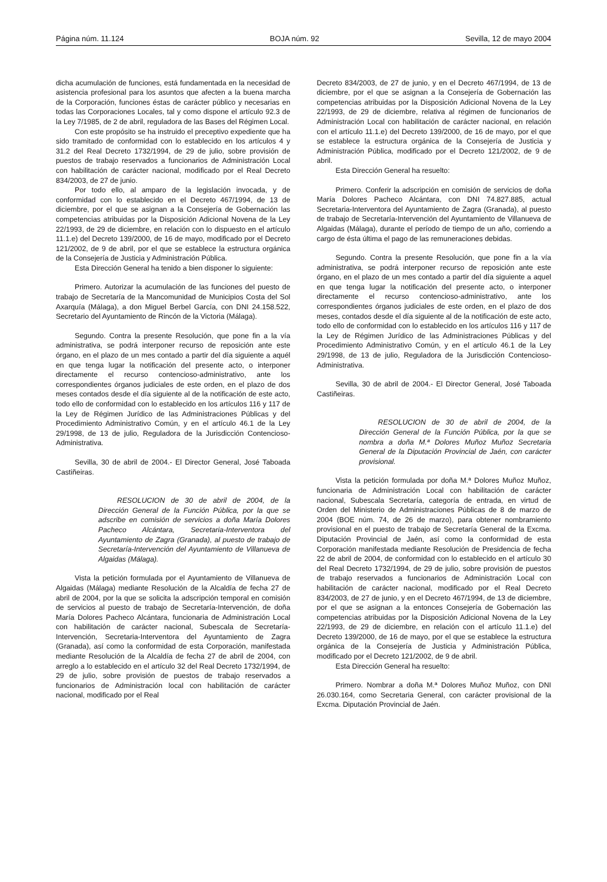Página núm. 11.124 BOJA núm. 92 Sevilla, 12 de mayo 2004
dicha acumulación de funciones, está fundamentada en la necesidad de asistencia profesional para los asuntos que afecten a la buena marcha de la Corporación, funciones éstas de carácter público y necesarias en todas las Corporaciones Locales, tal y como dispone el artículo 92.3 de la Ley 7/1985, de 2 de abril, reguladora de las Bases del Régimen Local.
Con este propósito se ha instruido el preceptivo expediente que ha sido tramitado de conformidad con lo establecido en los artículos 4 y 31.2 del Real Decreto 1732/1994, de 29 de julio, sobre provisión de puestos de trabajo reservados a funcionarios de Administración Local con habilitación de carácter nacional, modificado por el Real Decreto 834/2003, de 27 de junio.
Por todo ello, al amparo de la legislación invocada, y de conformidad con lo establecido en el Decreto 467/1994, de 13 de diciembre, por el que se asignan a la Consejería de Gobernación las competencias atribuidas por la Disposición Adicional Novena de la Ley 22/1993, de 29 de diciembre, en relación con lo dispuesto en el artículo 11.1.e) del Decreto 139/2000, de 16 de mayo, modificado por el Decreto 121/2002, de 9 de abril, por el que se establece la estructura orgánica de la Consejería de Justicia y Administración Pública.
Esta Dirección General ha tenido a bien disponer lo siguiente:
Primero. Autorizar la acumulación de las funciones del puesto de trabajo de Secretaría de la Mancomunidad de Municipios Costa del Sol Axarquía (Málaga), a don Miguel Berbel García, con DNI 24.158.522, Secretario del Ayuntamiento de Rincón de la Victoria (Málaga).
Segundo. Contra la presente Resolución, que pone fin a la vía administrativa, se podrá interponer recurso de reposición ante este órgano, en el plazo de un mes contado a partir del día siguiente a aquél en que tenga lugar la notificación del presente acto, o interponer directamente el recurso contencioso-administrativo, ante los correspondientes órganos judiciales de este orden, en el plazo de dos meses contados desde el día siguiente al de la notificación de este acto, todo ello de conformidad con lo establecido en los artículos 116 y 117 de la Ley de Régimen Jurídico de las Administraciones Públicas y del Procedimiento Administrativo Común, y en el artículo 46.1 de la Ley 29/1998, de 13 de julio, Reguladora de la Jurisdicción Contencioso-Administrativa.
Sevilla, 30 de abril de 2004.- El Director General, José Taboada Castiñeiras.
RESOLUCION de 30 de abril de 2004, de la Dirección General de la Función Pública, por la que se adscribe en comisión de servicios a doña María Dolores Pacheco Alcántara, Secretaria-Interventora del Ayuntamiento de Zagra (Granada), al puesto de trabajo de Secretaría-Intervención del Ayuntamiento de Villanueva de Algaidas (Málaga).
Vista la petición formulada por el Ayuntamiento de Villanueva de Algaidas (Málaga) mediante Resolución de la Alcaldía de fecha 27 de abril de 2004, por la que se solicita la adscripción temporal en comisión de servicios al puesto de trabajo de Secretaría-Intervención, de doña María Dolores Pacheco Alcántara, funcionaria de Administración Local con habilitación de carácter nacional, Subescala de Secretaría-Intervención, Secretaria-Interventora del Ayuntamiento de Zagra (Granada), así como la conformidad de esta Corporación, manifestada mediante Resolución de la Alcaldía de fecha 27 de abril de 2004, con arreglo a lo establecido en el artículo 32 del Real Decreto 1732/1994, de 29 de julio, sobre provisión de puestos de trabajo reservados a funcionarios de Administración local con habilitación de carácter nacional, modificado por el Real
Decreto 834/2003, de 27 de junio, y en el Decreto 467/1994, de 13 de diciembre, por el que se asignan a la Consejería de Gobernación las competencias atribuidas por la Disposición Adicional Novena de la Ley 22/1993, de 29 de diciembre, relativa al régimen de funcionarios de Administración Local con habilitación de carácter nacional, en relación con el artículo 11.1.e) del Decreto 139/2000, de 16 de mayo, por el que se establece la estructura orgánica de la Consejería de Justicia y Administración Pública, modificado por el Decreto 121/2002, de 9 de abril.
Esta Dirección General ha resuelto:
Primero. Conferir la adscripción en comisión de servicios de doña María Dolores Pacheco Alcántara, con DNI 74.827.885, actual Secretaria-Interventora del Ayuntamiento de Zagra (Granada), al puesto de trabajo de Secretaría-Intervención del Ayuntamiento de Villanueva de Algaidas (Málaga), durante el período de tiempo de un año, corriendo a cargo de ésta última el pago de las remuneraciones debidas.
Segundo. Contra la presente Resolución, que pone fin a la vía administrativa, se podrá interponer recurso de reposición ante este órgano, en el plazo de un mes contado a partir del día siguiente a aquel en que tenga lugar la notificación del presente acto, o interponer directamente el recurso contencioso-administrativo, ante los correspondientes órganos judiciales de este orden, en el plazo de dos meses, contados desde el día siguiente al de la notificación de este acto, todo ello de conformidad con lo establecido en los artículos 116 y 117 de la Ley de Régimen Jurídico de las Administraciones Públicas y del Procedimiento Administrativo Común, y en el artículo 46.1 de la Ley 29/1998, de 13 de julio, Reguladora de la Jurisdicción Contencioso-Administrativa.
Sevilla, 30 de abril de 2004.- El Director General, José Taboada Castiñeiras.
RESOLUCION de 30 de abril de 2004, de la Dirección General de la Función Pública, por la que se nombra a doña M.ª Dolores Muñoz Muñoz Secretaria General de la Diputación Provincial de Jaén, con carácter provisional.
Vista la petición formulada por doña M.ª Dolores Muñoz Muñoz, funcionaria de Administración Local con habilitación de carácter nacional, Subescala Secretaría, categoría de entrada, en virtud de Orden del Ministerio de Administraciones Públicas de 8 de marzo de 2004 (BOE núm. 74, de 26 de marzo), para obtener nombramiento provisional en el puesto de trabajo de Secretaría General de la Excma. Diputación Provincial de Jaén, así como la conformidad de esta Corporación manifestada mediante Resolución de Presidencia de fecha 22 de abril de 2004, de conformidad con lo establecido en el artículo 30 del Real Decreto 1732/1994, de 29 de julio, sobre provisión de puestos de trabajo reservados a funcionarios de Administración Local con habilitación de carácter nacional, modificado por el Real Decreto 834/2003, de 27 de junio, y en el Decreto 467/1994, de 13 de diciembre, por el que se asignan a la entonces Consejería de Gobernación las competencias atribuidas por la Disposición Adicional Novena de la Ley 22/1993, de 29 de diciembre, en relación con el artículo 11.1.e) del Decreto 139/2000, de 16 de mayo, por el que se establece la estructura orgánica de la Consejería de Justicia y Administración Pública, modificado por el Decreto 121/2002, de 9 de abril.
Esta Dirección General ha resuelto:
Primero. Nombrar a doña M.ª Dolores Muñoz Muñoz, con DNI 26.030.164, como Secretaria General, con carácter provisional de la Excma. Diputación Provincial de Jaén.